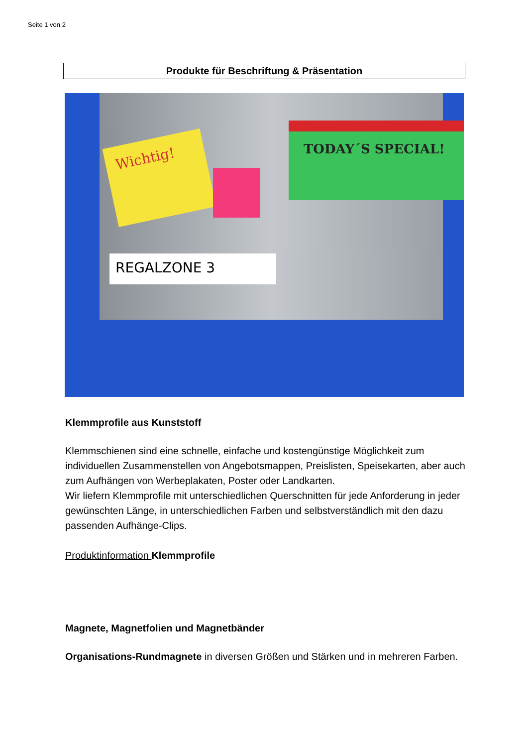Seite 1 von 2
Produkte für Beschriftung & Präsentation
Wichtig!
TODAY´S SPECIAL!
REGALZONE 3
Klemmprofile aus Kunststoff
Klemmschienen sind eine schnelle, einfache und kostengünstige Möglichkeit zum individuellen Zusammenstellen von Angebotsmappen, Preislisten, Speisekarten, aber auch zum Aufhängen von Werbeplakaten, Poster oder Landkarten.
Wir liefern Klemmprofile mit unterschiedlichen Querschnitten für jede Anforderung in jeder gewünschten Länge, in unterschiedlichen Farben und selbstverständlich mit den dazu passenden Aufhänge-Clips.
Produktinformation Klemmprofile
Magnete, Magnetfolien und Magnetbänder
Organisations-Rundmagnete in diversen Größen und Stärken und in mehreren Farben.